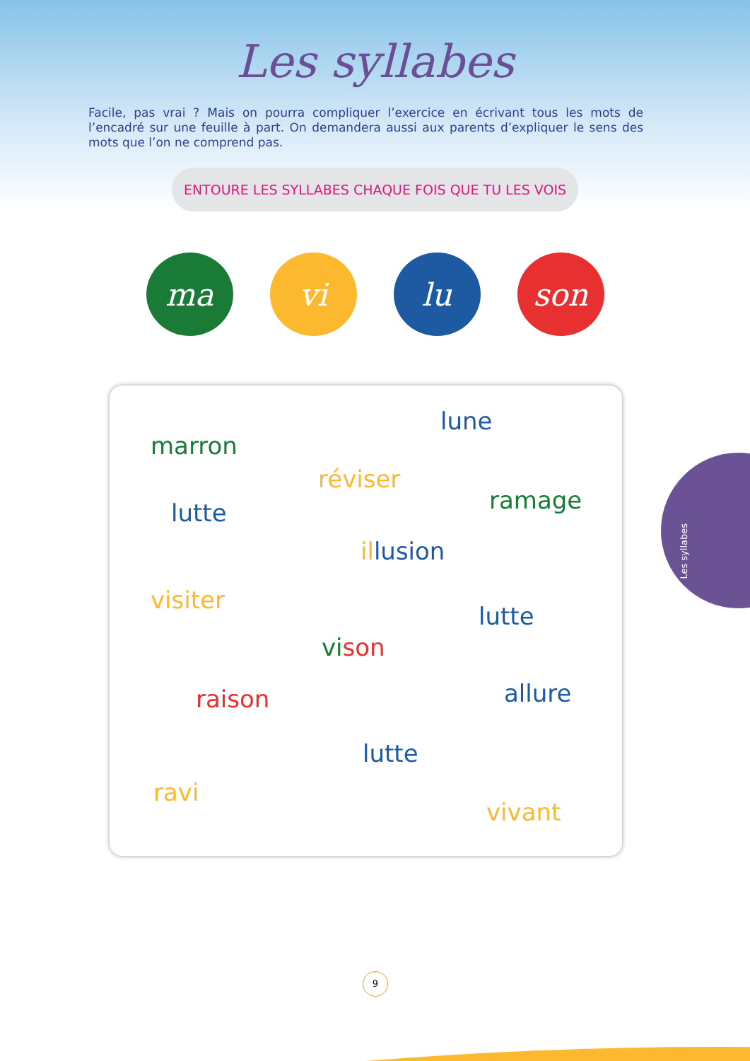Les syllabes
Facile, pas vrai ? Mais on pourra compliquer l’exercice en écrivant tous les mots de l’encadré sur une feuille à part. On demandera aussi aux parents d’expliquer le sens des mots que l’on ne comprend pas.
ENTOURE LES SYLLABES CHAQUE FOIS QUE TU LES VOIS
ma vi lu son
lune
marron
réviser
ramage lutte
il lusion
visiter
lutte
vi son
allure raison
lutte
ravi
vivant
Les syllabes
9